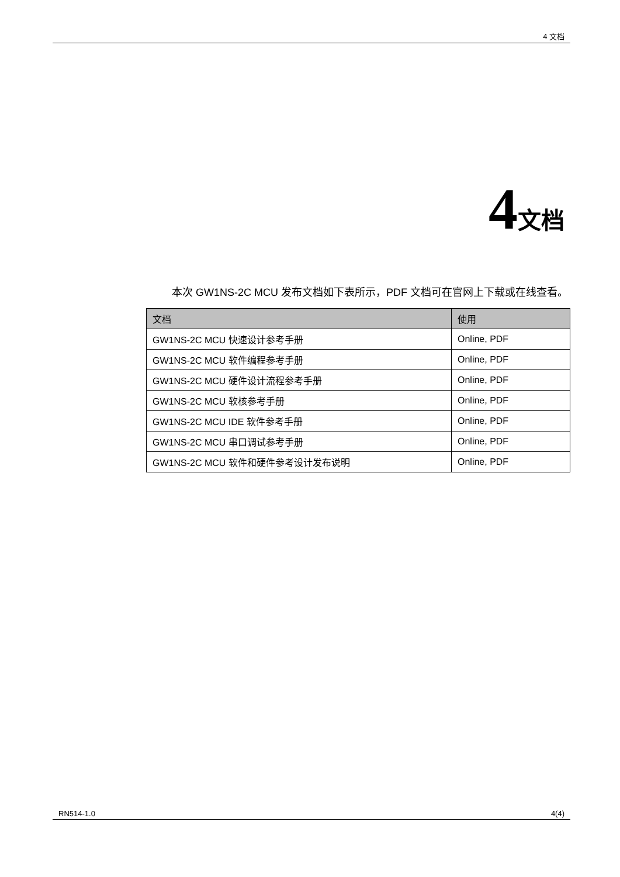4 文档
4文档
本次 GW1NS-2C MCU 发布文档如下表所示，PDF 文档可在官网上下载或在线查看。
| 文档 | 使用 |
| --- | --- |
| GW1NS-2C MCU 快速设计参考手册 | Online, PDF |
| GW1NS-2C MCU 软件编程参考手册 | Online, PDF |
| GW1NS-2C MCU 硬件设计流程参考手册 | Online, PDF |
| GW1NS-2C MCU 软核参考手册 | Online, PDF |
| GW1NS-2C MCU IDE 软件参考手册 | Online, PDF |
| GW1NS-2C MCU 串口调试参考手册 | Online, PDF |
| GW1NS-2C MCU 软件和硬件参考设计发布说明 | Online, PDF |
RN514-1.0 4(4)